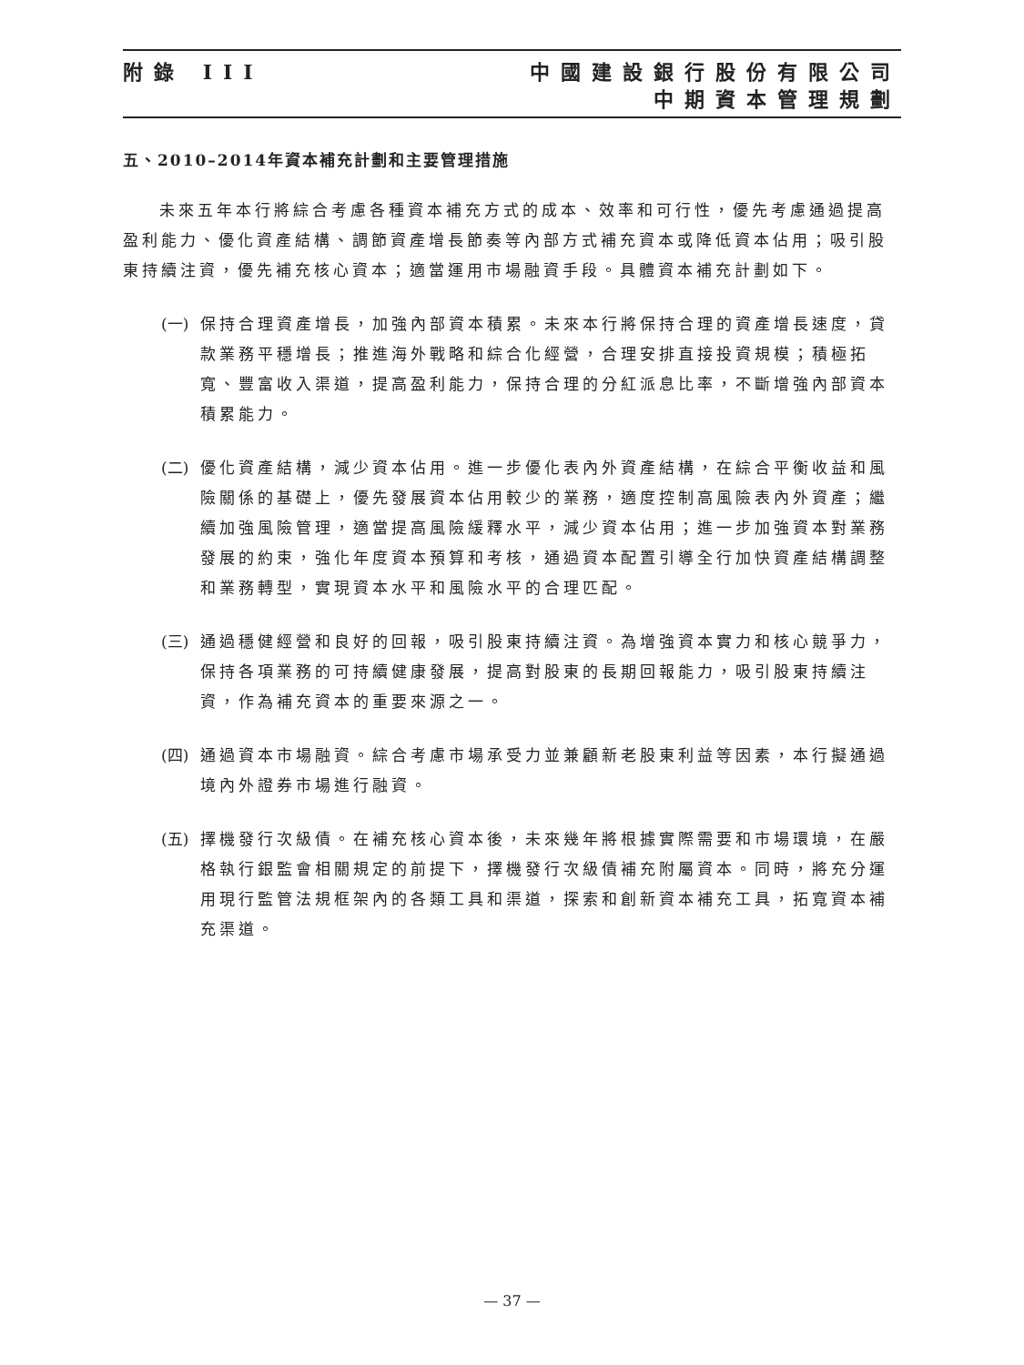附錄 III 中國建設銀行股份有限公司
中期資本管理規劃
五、2010–2014年資本補充計劃和主要管理措施
未來五年本行將綜合考慮各種資本補充方式的成本、效率和可行性，優先考慮通過提高盈利能力、優化資產結構、調節資產增長節奏等內部方式補充資本或降低資本佔用；吸引股東持續注資，優先補充核心資本；適當運用市場融資手段。具體資本補充計劃如下。
(一) 保持合理資產增長，加強內部資本積累。未來本行將保持合理的資產增長速度，貸款業務平穩增長；推進海外戰略和綜合化經營，合理安排直接投資規模；積極拓寬、豐富收入渠道，提高盈利能力，保持合理的分紅派息比率，不斷增強內部資本積累能力。
(二) 優化資產結構，減少資本佔用。進一步優化表內外資產結構，在綜合平衡收益和風險關係的基礎上，優先發展資本佔用較少的業務，適度控制高風險表內外資產；繼續加強風險管理，適當提高風險緩釋水平，減少資本佔用；進一步加強資本對業務發展的約束，強化年度資本預算和考核，通過資本配置引導全行加快資產結構調整和業務轉型，實現資本水平和風險水平的合理匹配。
(三) 通過穩健經營和良好的回報，吸引股東持續注資。為增強資本實力和核心競爭力，保持各項業務的可持續健康發展，提高對股東的長期回報能力，吸引股東持續注資，作為補充資本的重要來源之一。
(四) 通過資本市場融資。綜合考慮市場承受力並兼顧新老股東利益等因素，本行擬通過境內外證券市場進行融資。
(五) 擇機發行次級債。在補充核心資本後，未來幾年將根據實際需要和市場環境，在嚴格執行銀監會相關規定的前提下，擇機發行次級債補充附屬資本。同時，將充分運用現行監管法規框架內的各類工具和渠道，探索和創新資本補充工具，拓寬資本補充渠道。
— 37 —